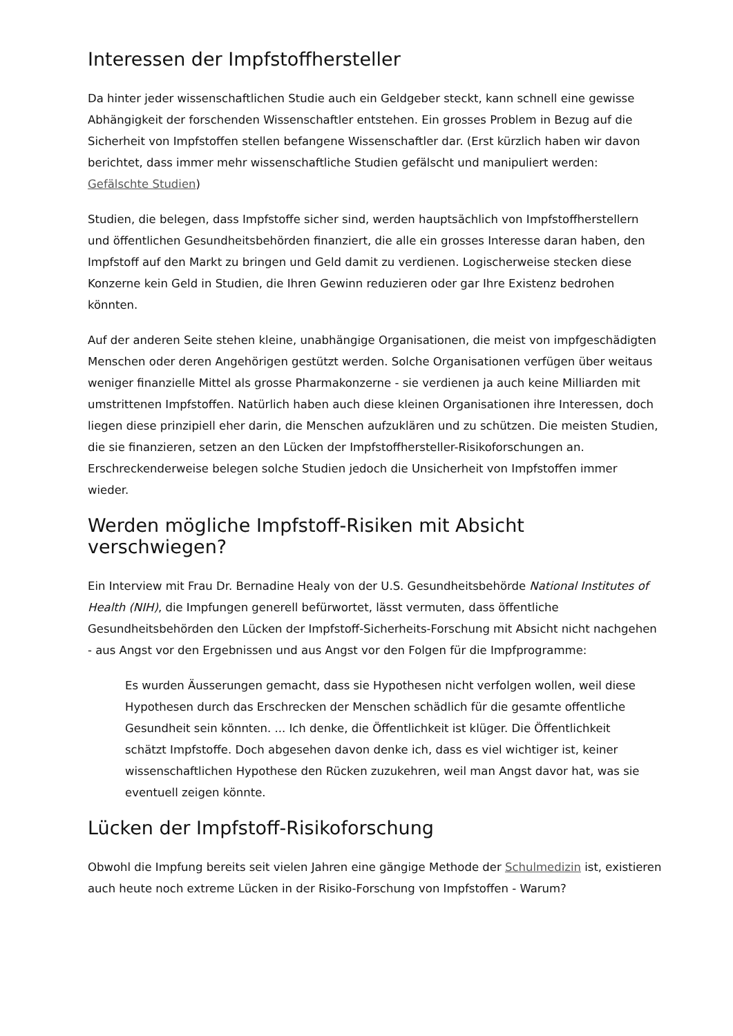Interessen der Impfstoffhersteller
Da hinter jeder wissenschaftlichen Studie auch ein Geldgeber steckt, kann schnell eine gewisse Abhängigkeit der forschenden Wissenschaftler entstehen. Ein grosses Problem in Bezug auf die Sicherheit von Impfstoffen stellen befangene Wissenschaftler dar. (Erst kürzlich haben wir davon berichtet, dass immer mehr wissenschaftliche Studien gefälscht und manipuliert werden: Gefälschte Studien)
Studien, die belegen, dass Impfstoffe sicher sind, werden hauptsächlich von Impfstoffherstellern und öffentlichen Gesundheitsbehörden finanziert, die alle ein grosses Interesse daran haben, den Impfstoff auf den Markt zu bringen und Geld damit zu verdienen. Logischerweise stecken diese Konzerne kein Geld in Studien, die Ihren Gewinn reduzieren oder gar Ihre Existenz bedrohen könnten.
Auf der anderen Seite stehen kleine, unabhängige Organisationen, die meist von impfgeschädigten Menschen oder deren Angehörigen gestützt werden. Solche Organisationen verfügen über weitaus weniger finanzielle Mittel als grosse Pharmakonzerne - sie verdienen ja auch keine Milliarden mit umstrittenen Impfstoffen. Natürlich haben auch diese kleinen Organisationen ihre Interessen, doch liegen diese prinzipiell eher darin, die Menschen aufzuklären und zu schützen. Die meisten Studien, die sie finanzieren, setzen an den Lücken der Impfstoffhersteller-Risikoforschungen an. Erschreckenderweise belegen solche Studien jedoch die Unsicherheit von Impfstoffen immer wieder.
Werden mögliche Impfstoff-Risiken mit Absicht verschwiegen?
Ein Interview mit Frau Dr. Bernadine Healy von der U.S. Gesundheitsbehörde National Institutes of Health (NIH), die Impfungen generell befürwortet, lässt vermuten, dass öffentliche Gesundheitsbehörden den Lücken der Impfstoff-Sicherheits-Forschung mit Absicht nicht nachgehen - aus Angst vor den Ergebnissen und aus Angst vor den Folgen für die Impfprogramme:
Es wurden Äusserungen gemacht, dass sie Hypothesen nicht verfolgen wollen, weil diese Hypothesen durch das Erschrecken der Menschen schädlich für die gesamte offentliche Gesundheit sein könnten. ... Ich denke, die Öffentlichkeit ist klüger. Die Öffentlichkeit schätzt Impfstoffe. Doch abgesehen davon denke ich, dass es viel wichtiger ist, keiner wissenschaftlichen Hypothese den Rücken zuzukehren, weil man Angst davor hat, was sie eventuell zeigen könnte.
Lücken der Impfstoff-Risikoforschung
Obwohl die Impfung bereits seit vielen Jahren eine gängige Methode der Schulmedizin ist, existieren auch heute noch extreme Lücken in der Risiko-Forschung von Impfstoffen - Warum?